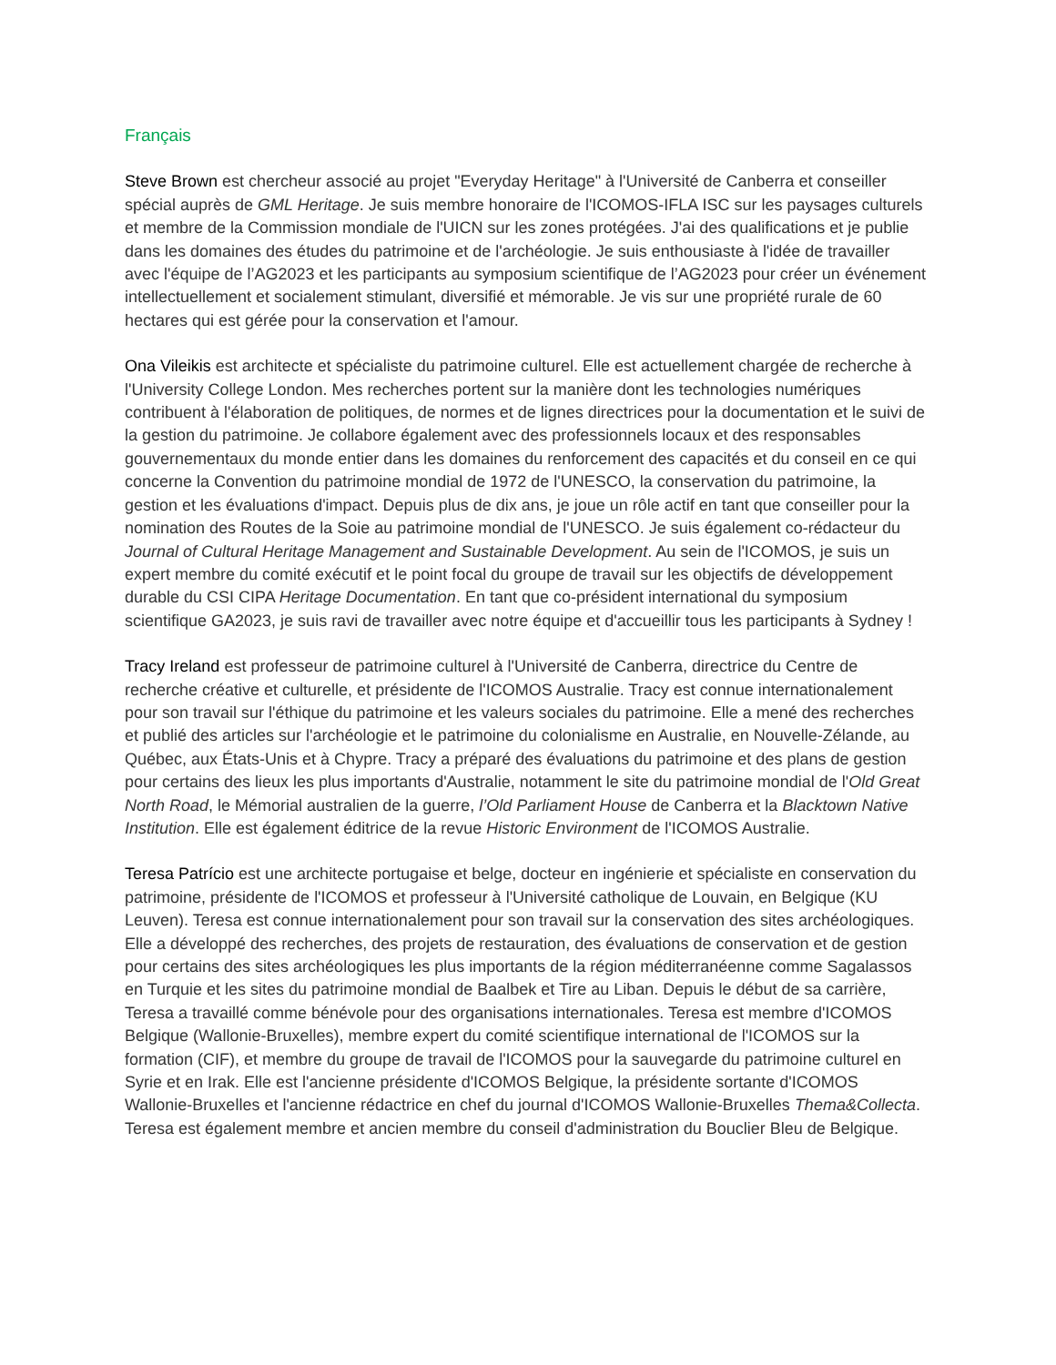Français
Steve Brown est chercheur associé au projet "Everyday Heritage" à l'Université de Canberra et conseiller spécial auprès de GML Heritage. Je suis membre honoraire de l'ICOMOS-IFLA ISC sur les paysages culturels et membre de la Commission mondiale de l'UICN sur les zones protégées. J'ai des qualifications et je publie dans les domaines des études du patrimoine et de l'archéologie. Je suis enthousiaste à l'idée de travailler avec l'équipe de l’AG2023 et les participants au symposium scientifique de l’AG2023 pour créer un événement intellectuellement et socialement stimulant, diversifié et mémorable. Je vis sur une propriété rurale de 60 hectares qui est gérée pour la conservation et l'amour.
Ona Vileikis est architecte et spécialiste du patrimoine culturel. Elle est actuellement chargée de recherche à l'University College London. Mes recherches portent sur la manière dont les technologies numériques contribuent à l'élaboration de politiques, de normes et de lignes directrices pour la documentation et le suivi de la gestion du patrimoine. Je collabore également avec des professionnels locaux et des responsables gouvernementaux du monde entier dans les domaines du renforcement des capacités et du conseil en ce qui concerne la Convention du patrimoine mondial de 1972 de l'UNESCO, la conservation du patrimoine, la gestion et les évaluations d'impact. Depuis plus de dix ans, je joue un rôle actif en tant que conseiller pour la nomination des Routes de la Soie au patrimoine mondial de l'UNESCO. Je suis également co-rédacteur du Journal of Cultural Heritage Management and Sustainable Development. Au sein de l'ICOMOS, je suis un expert membre du comité exécutif et le point focal du groupe de travail sur les objectifs de développement durable du CSI CIPA Heritage Documentation. En tant que co-président international du symposium scientifique GA2023, je suis ravi de travailler avec notre équipe et d'accueillir tous les participants à Sydney !
Tracy Ireland est professeur de patrimoine culturel à l'Université de Canberra, directrice du Centre de recherche créative et culturelle, et présidente de l'ICOMOS Australie. Tracy est connue internationalement pour son travail sur l'éthique du patrimoine et les valeurs sociales du patrimoine. Elle a mené des recherches et publié des articles sur l'archéologie et le patrimoine du colonialisme en Australie, en Nouvelle-Zélande, au Québec, aux États-Unis et à Chypre. Tracy a préparé des évaluations du patrimoine et des plans de gestion pour certains des lieux les plus importants d'Australie, notamment le site du patrimoine mondial de l'Old Great North Road, le Mémorial australien de la guerre, l’Old Parliament House de Canberra et la Blacktown Native Institution. Elle est également éditrice de la revue Historic Environment de l'ICOMOS Australie.
Teresa Patrício est une architecte portugaise et belge, docteur en ingénierie et spécialiste en conservation du patrimoine, présidente de l'ICOMOS et professeur à l'Université catholique de Louvain, en Belgique (KU Leuven). Teresa est connue internationalement pour son travail sur la conservation des sites archéologiques. Elle a développé des recherches, des projets de restauration, des évaluations de conservation et de gestion pour certains des sites archéologiques les plus importants de la région méditerranéenne comme Sagalassos en Turquie et les sites du patrimoine mondial de Baalbek et Tire au Liban. Depuis le début de sa carrière, Teresa a travaillé comme bénévole pour des organisations internationales. Teresa est membre d'ICOMOS Belgique (Wallonie-Bruxelles), membre expert du comité scientifique international de l'ICOMOS sur la formation (CIF), et membre du groupe de travail de l'ICOMOS pour la sauvegarde du patrimoine culturel en Syrie et en Irak. Elle est l'ancienne présidente d'ICOMOS Belgique, la présidente sortante d'ICOMOS Wallonie-Bruxelles et l'ancienne rédactrice en chef du journal d'ICOMOS Wallonie-Bruxelles Thema&Collecta. Teresa est également membre et ancien membre du conseil d'administration du Bouclier Bleu de Belgique.